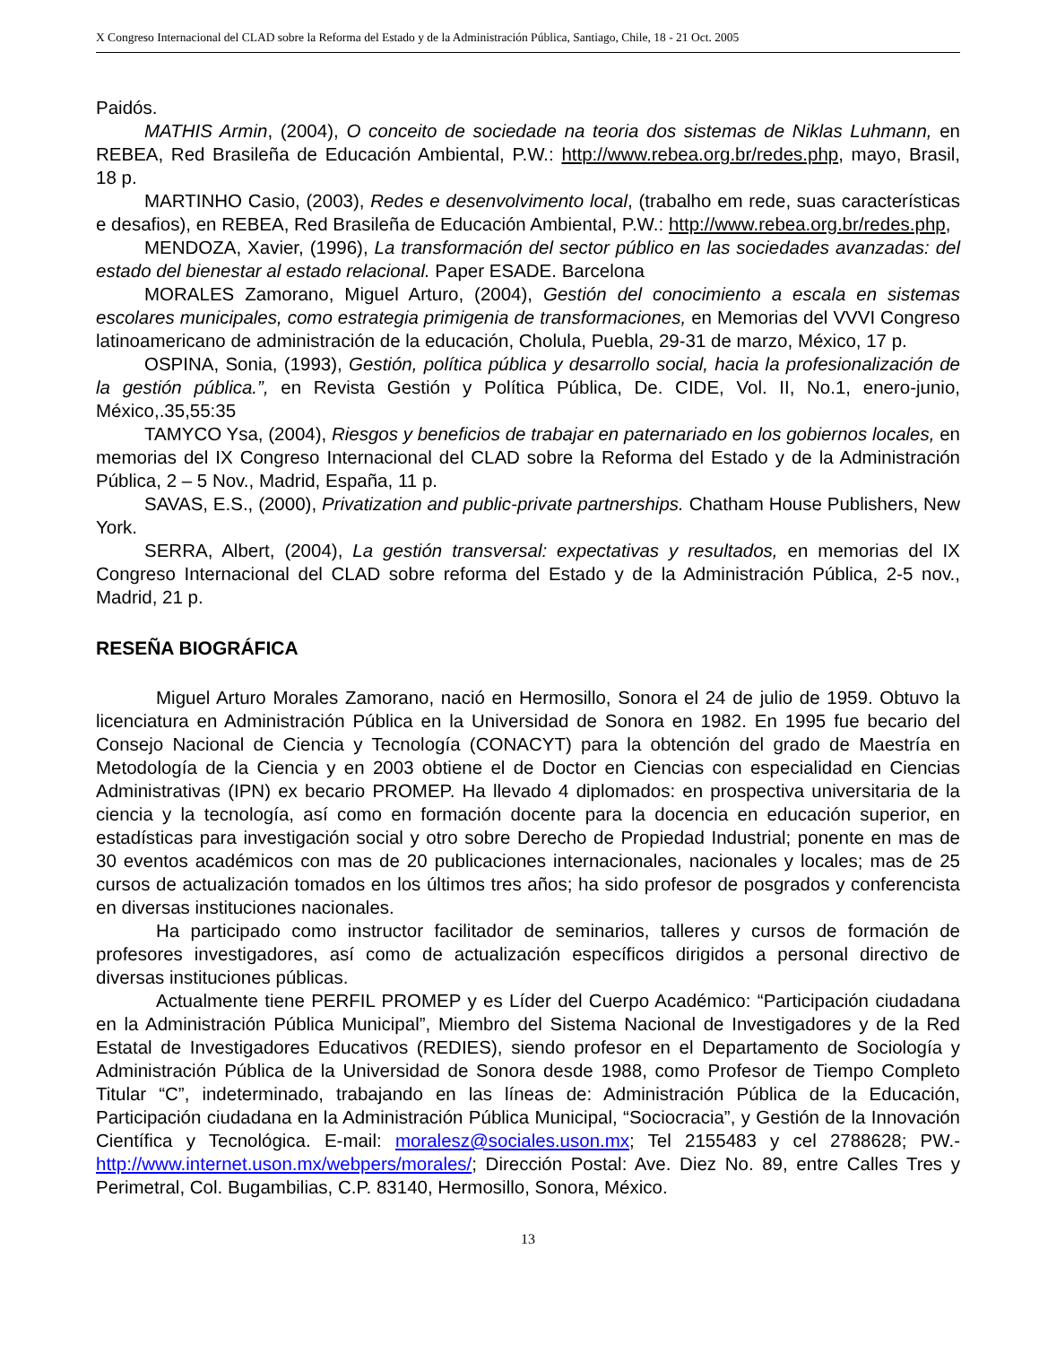X Congreso Internacional del CLAD sobre la Reforma del Estado y de la Administración Pública, Santiago, Chile, 18 - 21 Oct. 2005
Paidós.
MATHIS Armin, (2004), O conceito de sociedade na teoria dos sistemas de Niklas Luhmann, en REBEA, Red Brasileña de Educación Ambiental, P.W.: http://www.rebea.org.br/redes.php, mayo, Brasil, 18 p.
MARTINHO Casio, (2003), Redes e desenvolvimento local, (trabalho em rede, suas características e desafios), en REBEA, Red Brasileña de Educación Ambiental, P.W.: http://www.rebea.org.br/redes.php,
MENDOZA, Xavier, (1996), La transformación del sector público en las sociedades avanzadas: del estado del bienestar al estado relacional. Paper ESADE. Barcelona
MORALES Zamorano, Miguel Arturo, (2004), Gestión del conocimiento a escala en sistemas escolares municipales, como estrategia primigenia de transformaciones, en Memorias del VVVI Congreso latinoamericano de administración de la educación, Cholula, Puebla, 29-31 de marzo, México, 17 p.
OSPINA, Sonia, (1993), Gestión, política pública y desarrollo social, hacia la profesionalización de la gestión pública.”, en Revista Gestión y Política Pública, De. CIDE, Vol. II, No.1, enero-junio, México,.35,55:35
TAMYCO Ysa, (2004), Riesgos y beneficios de trabajar en paternariado en los gobiernos locales, en memorias del IX Congreso Internacional del CLAD sobre la Reforma del Estado y de la Administración Pública, 2 – 5 Nov., Madrid, España, 11 p.
SAVAS, E.S., (2000), Privatization and public-private partnerships. Chatham House Publishers, New York.
SERRA, Albert, (2004), La gestión transversal: expectativas y resultados, en memorias del IX Congreso Internacional del CLAD sobre reforma del Estado y de la Administración Pública, 2-5 nov., Madrid, 21 p.
RESEÑA BIOGRÁFICA
Miguel Arturo Morales Zamorano, nació en Hermosillo, Sonora el 24 de julio de 1959. Obtuvo la licenciatura en Administración Pública en la Universidad de Sonora en 1982. En 1995 fue becario del Consejo Nacional de Ciencia y Tecnología (CONACYT) para la obtención del grado de Maestría en Metodología de la Ciencia y en 2003 obtiene el de Doctor en Ciencias con especialidad en Ciencias Administrativas (IPN) ex becario PROMEP. Ha llevado 4 diplomados: en prospectiva universitaria de la ciencia y la tecnología, así como en formación docente para la docencia en educación superior, en estadísticas para investigación social y otro sobre Derecho de Propiedad Industrial; ponente en mas de 30 eventos académicos con mas de 20 publicaciones internacionales, nacionales y locales; mas de 25 cursos de actualización tomados en los últimos tres años; ha sido profesor de posgrados y conferencista en diversas instituciones nacionales.
Ha participado como instructor facilitador de seminarios, talleres y cursos de formación de profesores investigadores, así como de actualización específicos dirigidos a personal directivo de diversas instituciones públicas.
Actualmente tiene PERFIL PROMEP y es Líder del Cuerpo Académico: “Participación ciudadana en la Administración Pública Municipal”, Miembro del Sistema Nacional de Investigadores y de la Red Estatal de Investigadores Educativos (REDIES), siendo profesor en el Departamento de Sociología y Administración Pública de la Universidad de Sonora desde 1988, como Profesor de Tiempo Completo Titular “C”, indeterminado, trabajando en las líneas de: Administración Pública de la Educación, Participación ciudadana en la Administración Pública Municipal, “Sociocracia”, y Gestión de la Innovación Científica y Tecnológica. E-mail: moralesz@sociales.uson.mx; Tel 2155483 y cel 2788628; PW.- http://www.internet.uson.mx/webpers/morales/; Dirección Postal: Ave. Diez No. 89, entre Calles Tres y Perimetral, Col. Bugambilias, C.P. 83140, Hermosillo, Sonora, México.
13